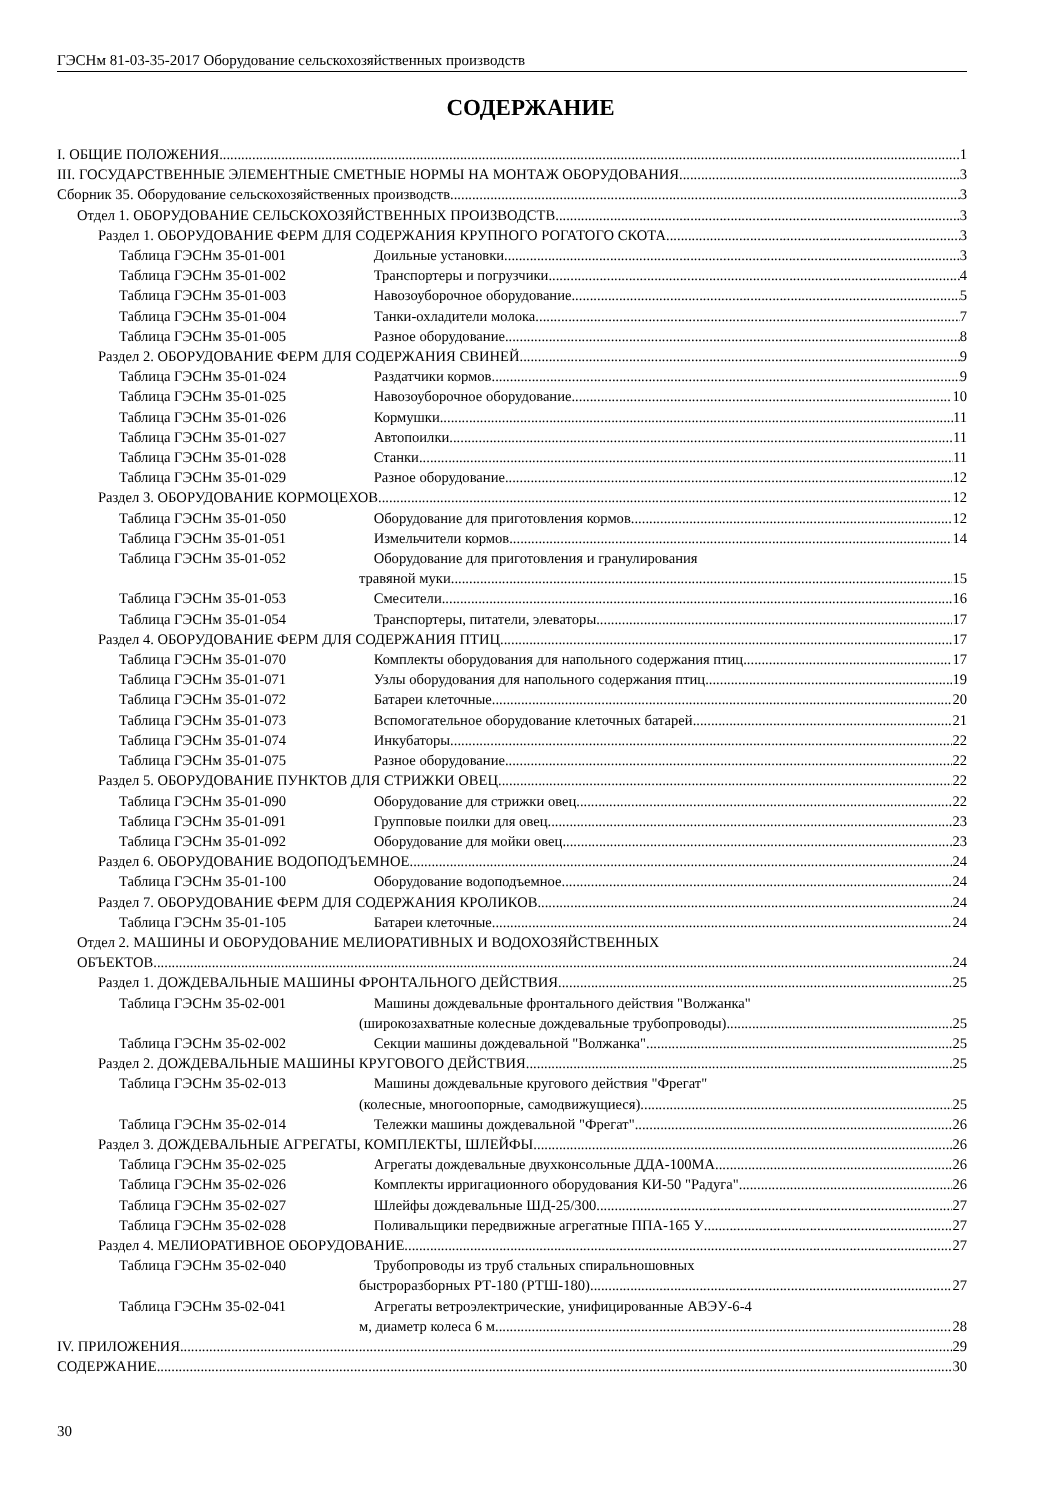ГЭСНм 81-03-35-2017 Оборудование сельскохозяйственных производств
СОДЕРЖАНИЕ
I. ОБЩИЕ ПОЛОЖЕНИЯ 1
III. ГОСУДАРСТВЕННЫЕ ЭЛЕМЕНТНЫЕ СМЕТНЫЕ НОРМЫ НА МОНТАЖ ОБОРУДОВАНИЯ 3
Сборник 35. Оборудование сельскохозяйственных производств 3
Отдел 1. ОБОРУДОВАНИЕ СЕЛЬСКОХОЗЯЙСТВЕННЫХ ПРОИЗВОДСТВ 3
Раздел 1. ОБОРУДОВАНИЕ ФЕРМ ДЛЯ СОДЕРЖАНИЯ КРУПНОГО РОГАТОГО СКОТА 3
Таблица ГЭСНм 35-01-001 Доильные установки 3
Таблица ГЭСНм 35-01-002 Транспортеры и погрузчики 4
Таблица ГЭСНм 35-01-003 Навозоуборочное оборудование 5
Таблица ГЭСНм 35-01-004 Танки-охладители молока 7
Таблица ГЭСНм 35-01-005 Разное оборудование 8
Раздел 2. ОБОРУДОВАНИЕ ФЕРМ ДЛЯ СОДЕРЖАНИЯ СВИНЕЙ 9
Таблица ГЭСНм 35-01-024 Раздатчики кормов 9
Таблица ГЭСНм 35-01-025 Навозоуборочное оборудование 10
Таблица ГЭСНм 35-01-026 Кормушки 11
Таблица ГЭСНм 35-01-027 Автопоилки 11
Таблица ГЭСНм 35-01-028 Станки 11
Таблица ГЭСНм 35-01-029 Разное оборудование 12
Раздел 3. ОБОРУДОВАНИЕ КОРМОЦЕХОВ 12
Таблица ГЭСНм 35-01-050 Оборудование для приготовления кормов 12
Таблица ГЭСНм 35-01-051 Измельчители кормов 14
Таблица ГЭСНм 35-01-052 Оборудование для приготовления и гранулирования
травяной муки 15
Таблица ГЭСНм 35-01-053 Смесители 16
Таблица ГЭСНм 35-01-054 Транспортеры, питатели, элеваторы 17
Раздел 4. ОБОРУДОВАНИЕ ФЕРМ ДЛЯ СОДЕРЖАНИЯ ПТИЦ 17
Таблица ГЭСНм 35-01-070 Комплекты оборудования для напольного содержания птиц 17
Таблица ГЭСНм 35-01-071 Узлы оборудования для напольного содержания птиц 19
Таблица ГЭСНм 35-01-072 Батареи клеточные 20
Таблица ГЭСНм 35-01-073 Вспомогательное оборудование клеточных батарей 21
Таблица ГЭСНм 35-01-074 Инкубаторы 22
Таблица ГЭСНм 35-01-075 Разное оборудование 22
Раздел 5. ОБОРУДОВАНИЕ ПУНКТОВ ДЛЯ СТРИЖКИ ОВЕЦ 22
Таблица ГЭСНм 35-01-090 Оборудование для стрижки овец 22
Таблица ГЭСНм 35-01-091 Групповые поилки для овец 23
Таблица ГЭСНм 35-01-092 Оборудование для мойки овец 23
Раздел 6. ОБОРУДОВАНИЕ ВОДОПОДЪЕМНОЕ 24
Таблица ГЭСНм 35-01-100 Оборудование водоподъемное 24
Раздел 7. ОБОРУДОВАНИЕ ФЕРМ ДЛЯ СОДЕРЖАНИЯ КРОЛИКОВ 24
Таблица ГЭСНм 35-01-105 Батареи клеточные 24
Отдел 2. МАШИНЫ И ОБОРУДОВАНИЕ МЕЛИОРАТИВНЫХ И ВОДОХОЗЯЙСТВЕННЫХ
ОБЪЕКТОВ 24
Раздел 1. ДОЖДЕВАЛЬНЫЕ МАШИНЫ ФРОНТАЛЬНОГО ДЕЙСТВИЯ 25
Таблица ГЭСНм 35-02-001 Машины дождевальные фронтального действия "Волжанка"
(широкозахватные колесные дождевальные трубопроводы) 25
Таблица ГЭСНм 35-02-002 Секции машины дождевальной "Волжанка". 25
Раздел 2. ДОЖДЕВАЛЬНЫЕ МАШИНЫ КРУГОВОГО ДЕЙСТВИЯ 25
Таблица ГЭСНм 35-02-013 Машины дождевальные кругового действия "Фрегат"
(колесные, многоопорные, самодвижущиеся) 25
Таблица ГЭСНм 35-02-014 Тележки машины дождевальной "Фрегат". 26
Раздел 3. ДОЖДЕВАЛЬНЫЕ АГРЕГАТЫ, КОМПЛЕКТЫ, ШЛЕЙФЫ 26
Таблица ГЭСНм 35-02-025 Агрегаты дождевальные двухконсольные ДДА-100МА 26
Таблица ГЭСНм 35-02-026 Комплекты ирригационного оборудования КИ-50 "Радуга". 26
Таблица ГЭСНм 35-02-027 Шлейфы дождевальные ШД-25/300 27
Таблица ГЭСНм 35-02-028 Поливальщики передвижные агрегатные ППА-165 У 27
Раздел 4. МЕЛИОРАТИВНОЕ ОБОРУДОВАНИЕ 27
Таблица ГЭСНм 35-02-040 Трубопроводы из труб стальных спиральношовных
быстроразборных РТ-180 (РТШ-180) 27
Таблица ГЭСНм 35-02-041 Агрегаты ветроэлектрические, унифицированные АВЭУ-6-4
м, диаметр колеса 6 м 28
IV. ПРИЛОЖЕНИЯ 29
СОДЕРЖАНИЕ 30
30